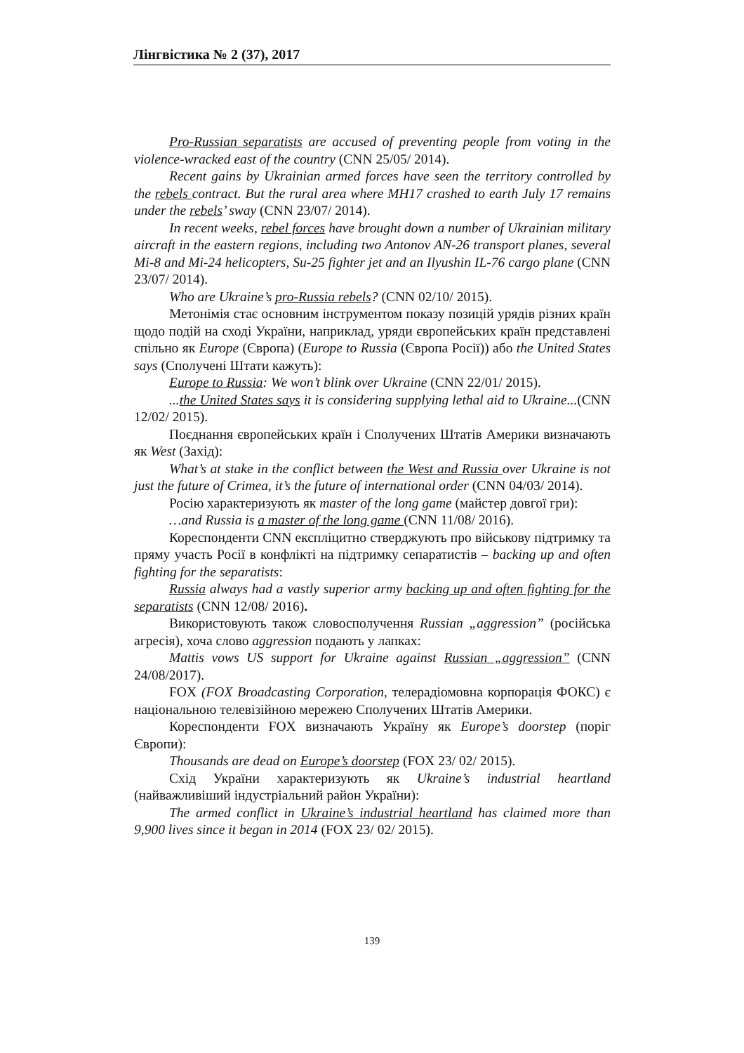Лінгвістика № 2 (37), 2017
Pro-Russian separatists are accused of preventing people from voting in the violence-wracked east of the country (CNN 25/05/ 2014).
Recent gains by Ukrainian armed forces have seen the territory controlled by the rebels contract. But the rural area where MH17 crashed to earth July 17 remains under the rebels’ sway (CNN 23/07/ 2014).
In recent weeks, rebel forces have brought down a number of Ukrainian military aircraft in the eastern regions, including two Antonov AN-26 transport planes, several Mi-8 and Mi-24 helicopters, Su-25 fighter jet and an Ilyushin IL-76 cargo plane (CNN 23/07/ 2014).
Who are Ukraine’s pro-Russia rebels? (CNN 02/10/ 2015).
Метонімія стає основним інструментом показу позицій урядів різних країн щодо подій на сході України, наприклад, уряди європейських країн представлені спільно як Europe (Європа) (Europe to Russia (Європа Росії)) або the United States says (Сполучені Штати кажуть):
Europe to Russia: We won’t blink over Ukraine (CNN 22/01/ 2015).
...the United States says it is considering supplying lethal aid to Ukraine...(CNN 12/02/ 2015).
Поєднання європейських країн і Сполучених Штатів Америки визначають як West (Захід):
What’s at stake in the conflict between the West and Russia over Ukraine is not just the future of Crimea, it’s the future of international order (CNN 04/03/ 2014).
Росію характеризують як master of the long game (майстер довгої гри):
…and Russia is a master of the long game (CNN 11/08/ 2016).
Кореспонденти CNN експліцитно стверджують про військову підтримку та пряму участь Росії в конфлікті на підтримку сепаратистів – backing up and often fighting for the separatists:
Russia always had a vastly superior army backing up and often fighting for the separatists (CNN 12/08/ 2016).
Використовують також словосполучення Russian „aggression” (російська агресія), хоча слово aggression подають у лапках:
Mattis vows US support for Ukraine against Russian „aggression” (CNN 24/08/2017).
FOX (FOX Broadcasting Corporation, телерадіомовна корпорація ФОКС) є національною телевізійною мережею Сполучених Штатів Америки.
Кореспонденти FOX визначають Україну як Europe’s doorstep (поріг Європи):
Thousands are dead on Europe’s doorstep (FOX 23/ 02/ 2015).
Схід України характеризують як Ukraine’s industrial heartland (найважливіший індустріальний район України):
The armed conflict in Ukraine’s industrial heartland has claimed more than 9,900 lives since it began in 2014 (FOX 23/ 02/ 2015).
139